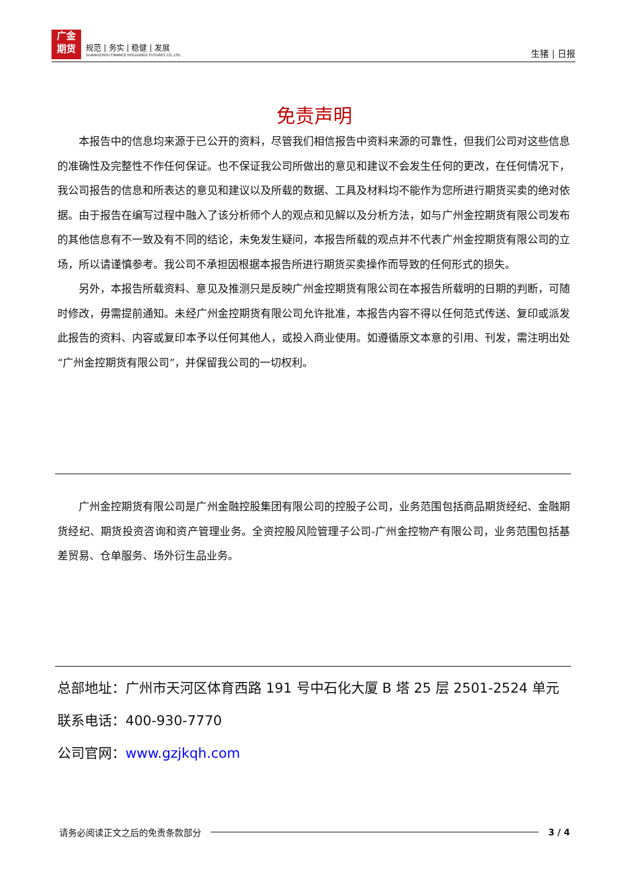广金
期货
规范 | 务实 | 稳健 | 发展
GUANGZHOU FINANCE HOLDUNGS FUTURES CO.,LTD.
生猪 | 日报
免责声明
本报告中的信息均来源于已公开的资料，尽管我们相信报告中资料来源的可靠性，但我们公司对这些信息的准确性及完整性不作任何保证。也不保证我公司所做出的意见和建议不会发生任何的更改，在任何情况下，我公司报告的信息和所表达的意见和建议以及所载的数据、工具及材料均不能作为您所进行期货买卖的绝对依据。由于报告在编写过程中融入了该分析师个人的观点和见解以及分析方法，如与广州金控期货有限公司发布的其他信息有不一致及有不同的结论，未免发生疑问，本报告所载的观点并不代表广州金控期货有限公司的立场，所以请谨慎参考。我公司不承担因根据本报告所进行期货买卖操作而导致的任何形式的损失。
另外，本报告所载资料、意见及推测只是反映广州金控期货有限公司在本报告所载明的日期的判断，可随时修改，毋需提前通知。未经广州金控期货有限公司允许批准，本报告内容不得以任何范式传送、复印或派发此报告的资料、内容或复印本予以任何其他人，或投入商业使用。如遵循原文本意的引用、刊发，需注明出处“广州金控期货有限公司”，并保留我公司的一切权利。
广州金控期货有限公司是广州金融控股集团有限公司的控股子公司，业务范围包括商品期货经纪、金融期货经纪、期货投资咨询和资产管理业务。全资控股风险管理子公司-广州金控物产有限公司，业务范围包括基差贸易、仓单服务、场外衍生品业务。
总部地址：广州市天河区体育西路 191 号中石化大厦 B 塔 25 层 2501-2524 单元
联系电话：400-930-7770
公司官网：www.gzjkqh.com
请务必阅读正文之后的免责条款部分 3 / 4